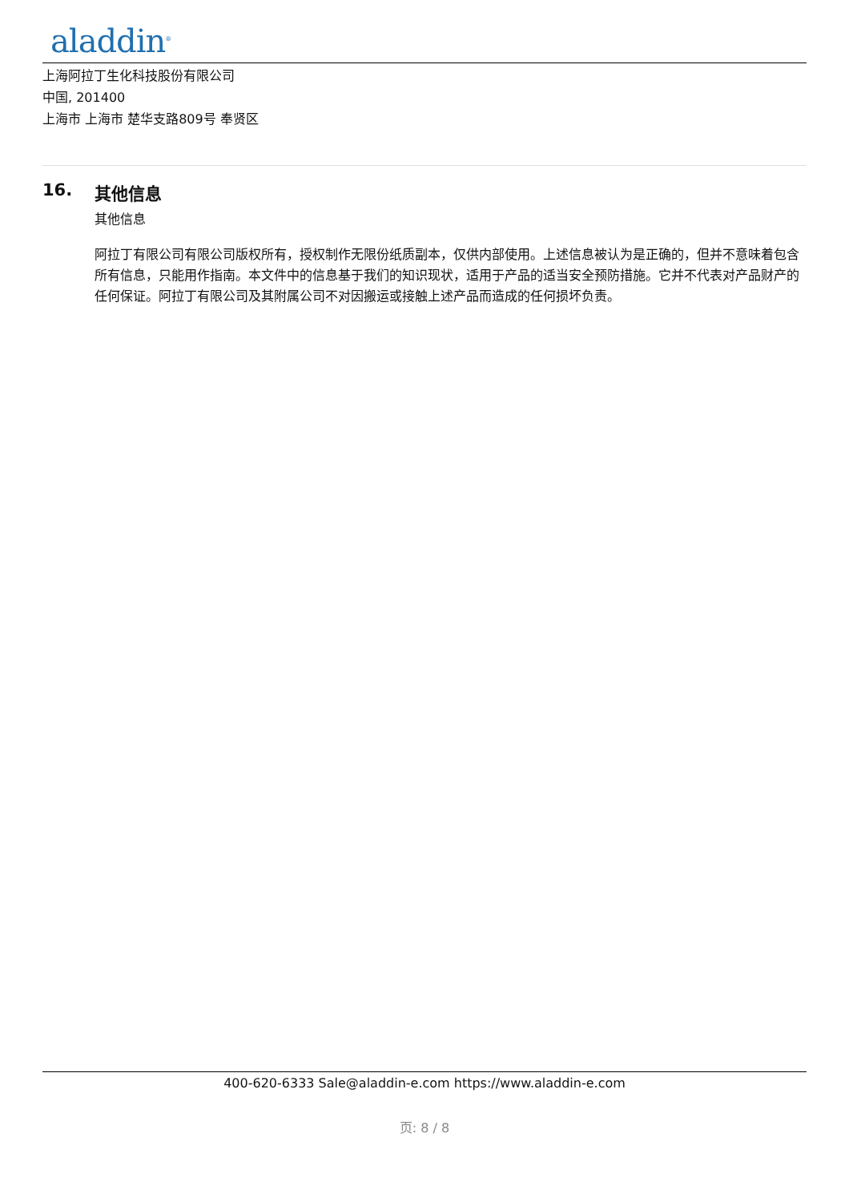aladdin<sup>®</sup>
上海阿拉丁生化科技股份有限公司
中国, 201400
上海市 上海市 楚华支路809号 奉贤区
16. 其他信息
其他信息
阿拉丁有限公司有限公司版权所有，授权制作无限份纸质副本，仅供内部使用。上述信息被认为是正确的，但并不意味着包含所有信息，只能用作指南。本文件中的信息基于我们的知识现状，适用于产品的适当安全预防措施。它并不代表对产品财产的任何保证。阿拉丁有限公司及其附属公司不对因搬运或接触上述产品而造成的任何损坏负责。
400-620-6333 Sale@aladdin-e.com https://www.aladdin-e.com
页: 8 / 8